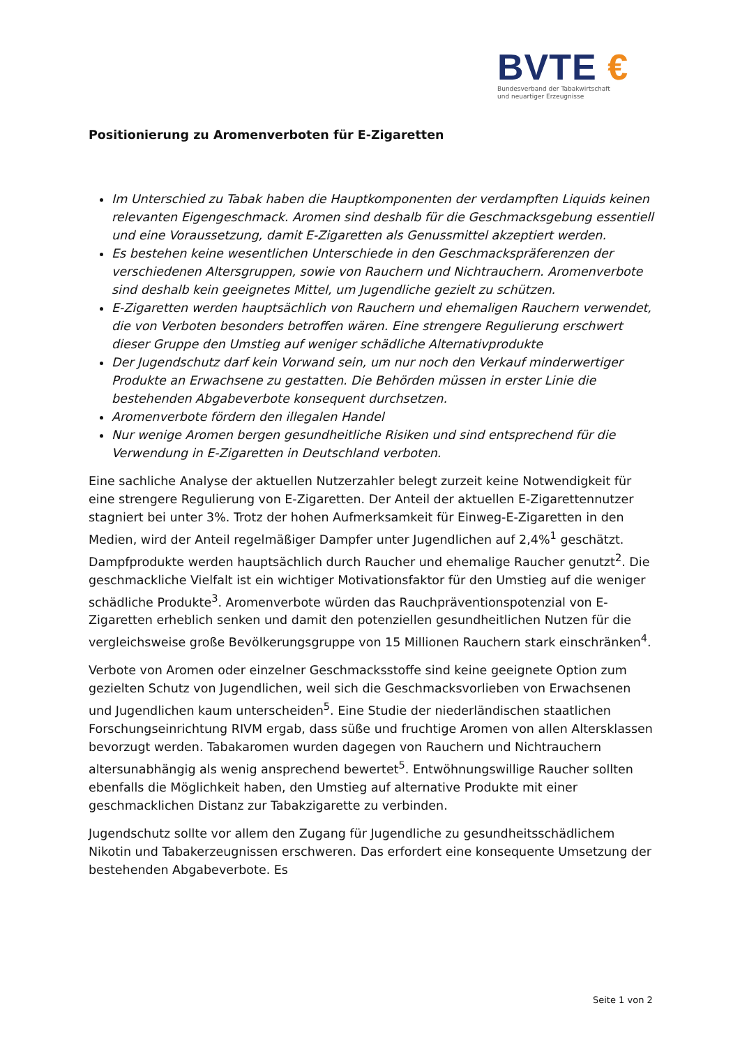BVTE €
Bundesverband der Tabakwirtschaft
und neuartiger Erzeugnisse
Positionierung zu Aromenverboten für E-Zigaretten
Im Unterschied zu Tabak haben die Hauptkomponenten der verdampften Liquids keinen relevanten Eigengeschmack. Aromen sind deshalb für die Geschmacksgebung essentiell und eine Voraussetzung, damit E-Zigaretten als Genussmittel akzeptiert werden.
Es bestehen keine wesentlichen Unterschiede in den Geschmackspräferenzen der verschiedenen Altersgruppen, sowie von Rauchern und Nichtrauchern. Aromenverbote sind deshalb kein geeignetes Mittel, um Jugendliche gezielt zu schützen.
E-Zigaretten werden hauptsächlich von Rauchern und ehemaligen Rauchern verwendet, die von Verboten besonders betroffen wären. Eine strengere Regulierung erschwert dieser Gruppe den Umstieg auf weniger schädliche Alternativprodukte
Der Jugendschutz darf kein Vorwand sein, um nur noch den Verkauf minderwertiger Produkte an Erwachsene zu gestatten. Die Behörden müssen in erster Linie die bestehenden Abgabeverbote konsequent durchsetzen.
Aromenverbote fördern den illegalen Handel
Nur wenige Aromen bergen gesundheitliche Risiken und sind entsprechend für die Verwendung in E-Zigaretten in Deutschland verboten.
Eine sachliche Analyse der aktuellen Nutzerzahler belegt zurzeit keine Notwendigkeit für eine strengere Regulierung von E-Zigaretten. Der Anteil der aktuellen E-Zigarettennutzer stagniert bei unter 3%. Trotz der hohen Aufmerksamkeit für Einweg-E-Zigaretten in den Medien, wird der Anteil regelmäßiger Dampfer unter Jugendlichen auf 2,4%<sup>1</sup> geschätzt. Dampfprodukte werden hauptsächlich durch Raucher und ehemalige Raucher genutzt<sup>2</sup>. Die geschmackliche Vielfalt ist ein wichtiger Motivationsfaktor für den Umstieg auf die weniger schädliche Produkte<sup>3</sup>. Aromenverbote würden das Rauchpräventionspotenzial von E-Zigaretten erheblich senken und damit den potenziellen gesundheitlichen Nutzen für die vergleichsweise große Bevölkerungsgruppe von 15 Millionen Rauchern stark einschränken<sup>4</sup>.
Verbote von Aromen oder einzelner Geschmacksstoffe sind keine geeignete Option zum gezielten Schutz von Jugendlichen, weil sich die Geschmacksvorlieben von Erwachsenen und Jugendlichen kaum unterscheiden<sup>5</sup>. Eine Studie der niederländischen staatlichen Forschungseinrichtung RIVM ergab, dass süße und fruchtige Aromen von allen Altersklassen bevorzugt werden. Tabakaromen wurden dagegen von Rauchern und Nichtrauchern altersunabhängig als wenig ansprechend bewertet<sup>5</sup>. Entwöhnungswillige Raucher sollten ebenfalls die Möglichkeit haben, den Umstieg auf alternative Produkte mit einer geschmacklichen Distanz zur Tabakzigarette zu verbinden.
Jugendschutz sollte vor allem den Zugang für Jugendliche zu gesundheitsschädlichem Nikotin und Tabakerzeugnissen erschweren. Das erfordert eine konsequente Umsetzung der bestehenden Abgabeverbote. Es
Seite 1 von 2